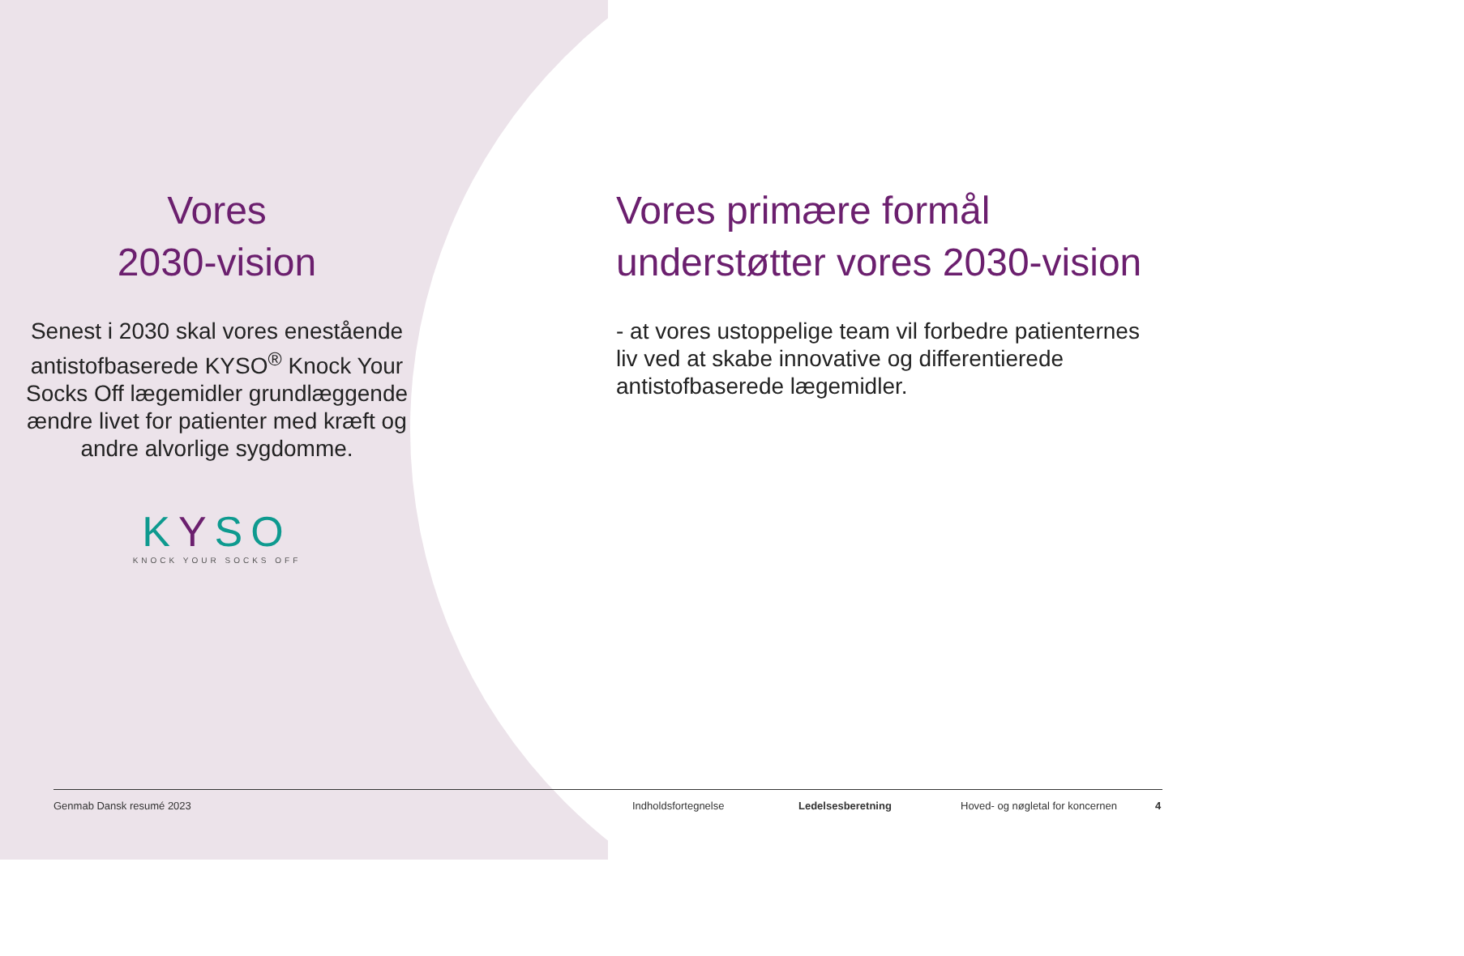Vores
2030-vision
Senest i 2030 skal vores enestående antistofbaserede KYSO<sup>®</sup> Knock Your Socks Off lægemidler grundlæggende ændre livet for patienter med kræft og andre alvorlige sygdomme.
KYSO
KNOCK YOUR SOCKS OFF
Vores primære formål understøtter vores 2030-vision
- at vores ustoppelige team vil forbedre patienternes liv ved at skabe innovative og differentierede antistofbaserede lægemidler.
Genmab Dansk resumé 2023 Indholdsfortegnelse Ledelsesberetning Hoved- og nøgletal for koncernen 4